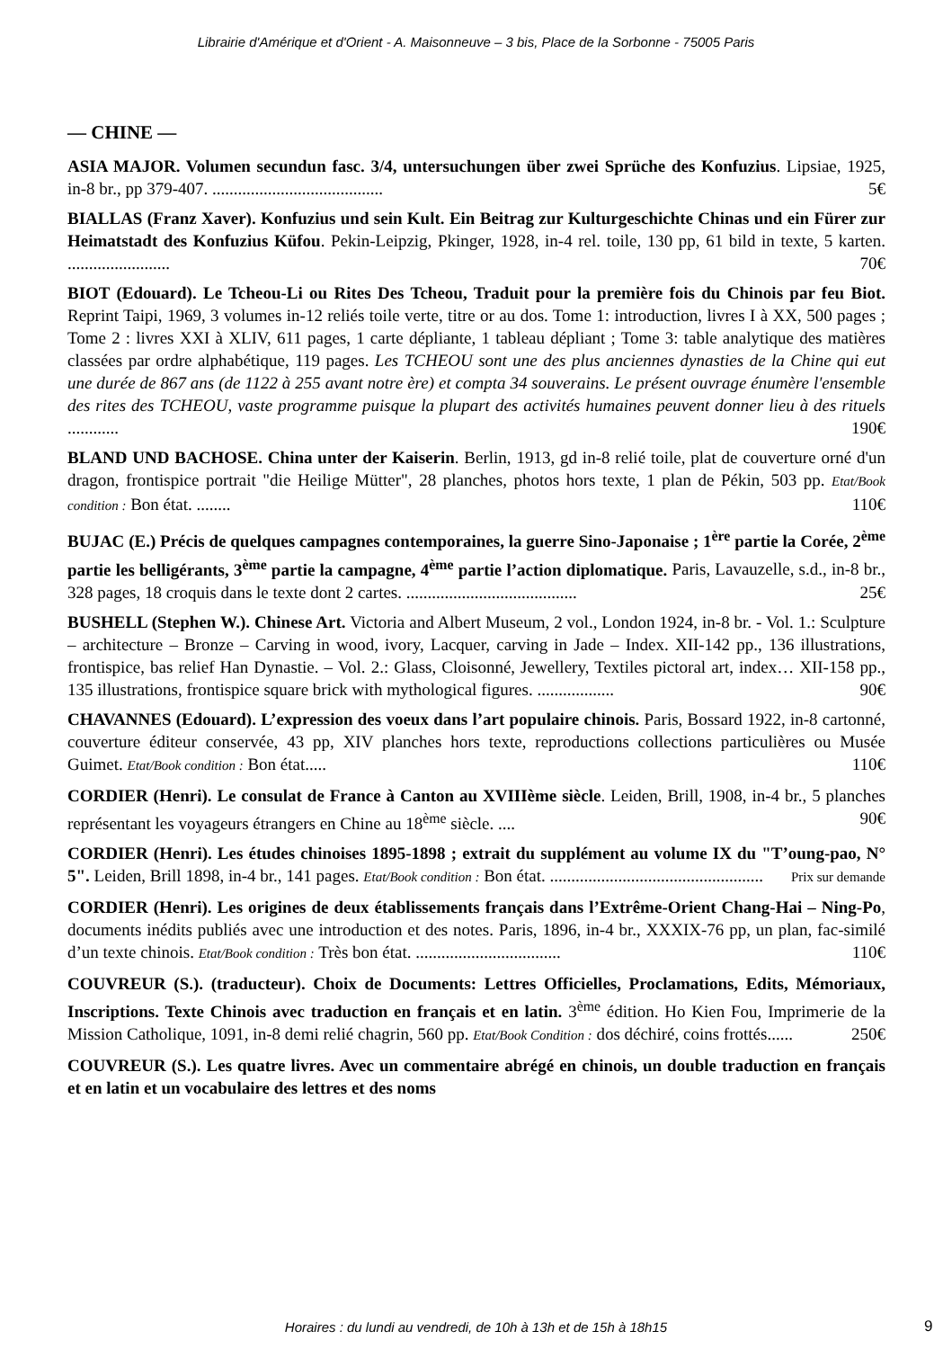Librairie d'Amérique et d'Orient - A. Maisonneuve – 3 bis, Place de la Sorbonne - 75005 Paris
— CHINE —
ASIA MAJOR. Volumen secundun fasc. 3/4, untersuchungen über zwei Sprüche des Konfuzius. Lipsiae, 1925, in-8 br., pp 379-407. ........................................ 5€
BIALLAS (Franz Xaver). Konfuzius und sein Kult. Ein Beitrag zur Kulturgeschichte Chinas und ein Fürer zur Heimatstadt des Konfuzius Küfou. Pekin-Leipzig, Pkinger, 1928, in-4 rel. toile, 130 pp, 61 bild in texte, 5 karten. ........................ 70€
BIOT (Edouard). Le Tcheou-Li ou Rites Des Tcheou, Traduit pour la première fois du Chinois par feu Biot. Reprint Taipi, 1969, 3 volumes in-12 reliés toile verte, titre or au dos. Tome 1: introduction, livres I à XX, 500 pages ; Tome 2 : livres XXI à XLIV, 611 pages, 1 carte dépliante, 1 tableau dépliant ; Tome 3: table analytique des matières classées par ordre alphabétique, 119 pages. Les TCHEOU sont une des plus anciennes dynasties de la Chine qui eut une durée de 867 ans (de 1122 à 255 avant notre ère) et compta 34 souverains. Le présent ouvrage énumère l'ensemble des rites des TCHEOU, vaste programme puisque la plupart des activités humaines peuvent donner lieu à des rituels ............ 190€
BLAND UND BACHOSE. China unter der Kaiserin. Berlin, 1913, gd in-8 relié toile, plat de couverture orné d'un dragon, frontispice portrait "die Heilige Mütter", 28 planches, photos hors texte, 1 plan de Pékin, 503 pp. Etat/Book condition : Bon état. ........ 110€
BUJAC (E.) Précis de quelques campagnes contemporaines, la guerre Sino-Japonaise ; 1<sup>ère</sup> partie la Corée, 2<sup>ème</sup> partie les belligérants, 3<sup>ème</sup> partie la campagne, 4<sup>ème</sup> partie l’action diplomatique. Paris, Lavauzelle, s.d., in-8 br., 328 pages, 18 croquis dans le texte dont 2 cartes. ........................................ 25€
BUSHELL (Stephen W.). Chinese Art. Victoria and Albert Museum, 2 vol., London 1924, in-8 br. - Vol. 1.: Sculpture – architecture – Bronze – Carving in wood, ivory, Lacquer, carving in Jade – Index. XII-142 pp., 136 illustrations, frontispice, bas relief Han Dynastie. – Vol. 2.: Glass, Cloisonné, Jewellery, Textiles pictoral art, index… XII-158 pp., 135 illustrations, frontispice square brick with mythological figures. .................. 90€
CHAVANNES (Edouard). L’expression des voeux dans l’art populaire chinois. Paris, Bossard 1922, in-8 cartonné, couverture éditeur conservée, 43 pp, XIV planches hors texte, reproductions collections particulières ou Musée Guimet. Etat/Book condition : Bon état..... 110€
CORDIER (Henri). Le consulat de France à Canton au XVIIIème siècle. Leiden, Brill, 1908, in-4 br., 5 planches représentant les voyageurs étrangers en Chine au 18<sup>ème</sup> siècle. .... 90€
CORDIER (Henri). Les études chinoises 1895-1898 ; extrait du supplément au volume IX du "T’oung-pao, N° 5". Leiden, Brill 1898, in-4 br., 141 pages. Etat/Book condition : Bon état. .................................................. Prix sur demande
CORDIER (Henri). Les origines de deux établissements français dans l’Extrême-Orient Chang-Hai – Ning-Po, documents inédits publiés avec une introduction et des notes. Paris, 1896, in-4 br., XXXIX-76 pp, un plan, fac-similé d’un texte chinois. Etat/Book condition : Très bon état. .................................. 110€
COUVREUR (S.). (traducteur). Choix de Documents: Lettres Officielles, Proclamations, Edits, Mémoriaux, Inscriptions. Texte Chinois avec traduction en français et en latin. 3<sup>ème</sup> édition. Ho Kien Fou, Imprimerie de la Mission Catholique, 1091, in-8 demi relié chagrin, 560 pp. Etat/Book Condition : dos déchiré, coins frottés...... 250€
COUVREUR (S.). Les quatre livres. Avec un commentaire abrégé en chinois, un double traduction en français et en latin et un vocabulaire des lettres et des noms
Horaires : du lundi au vendredi, de 10h à 13h et de 15h à 18h15 9